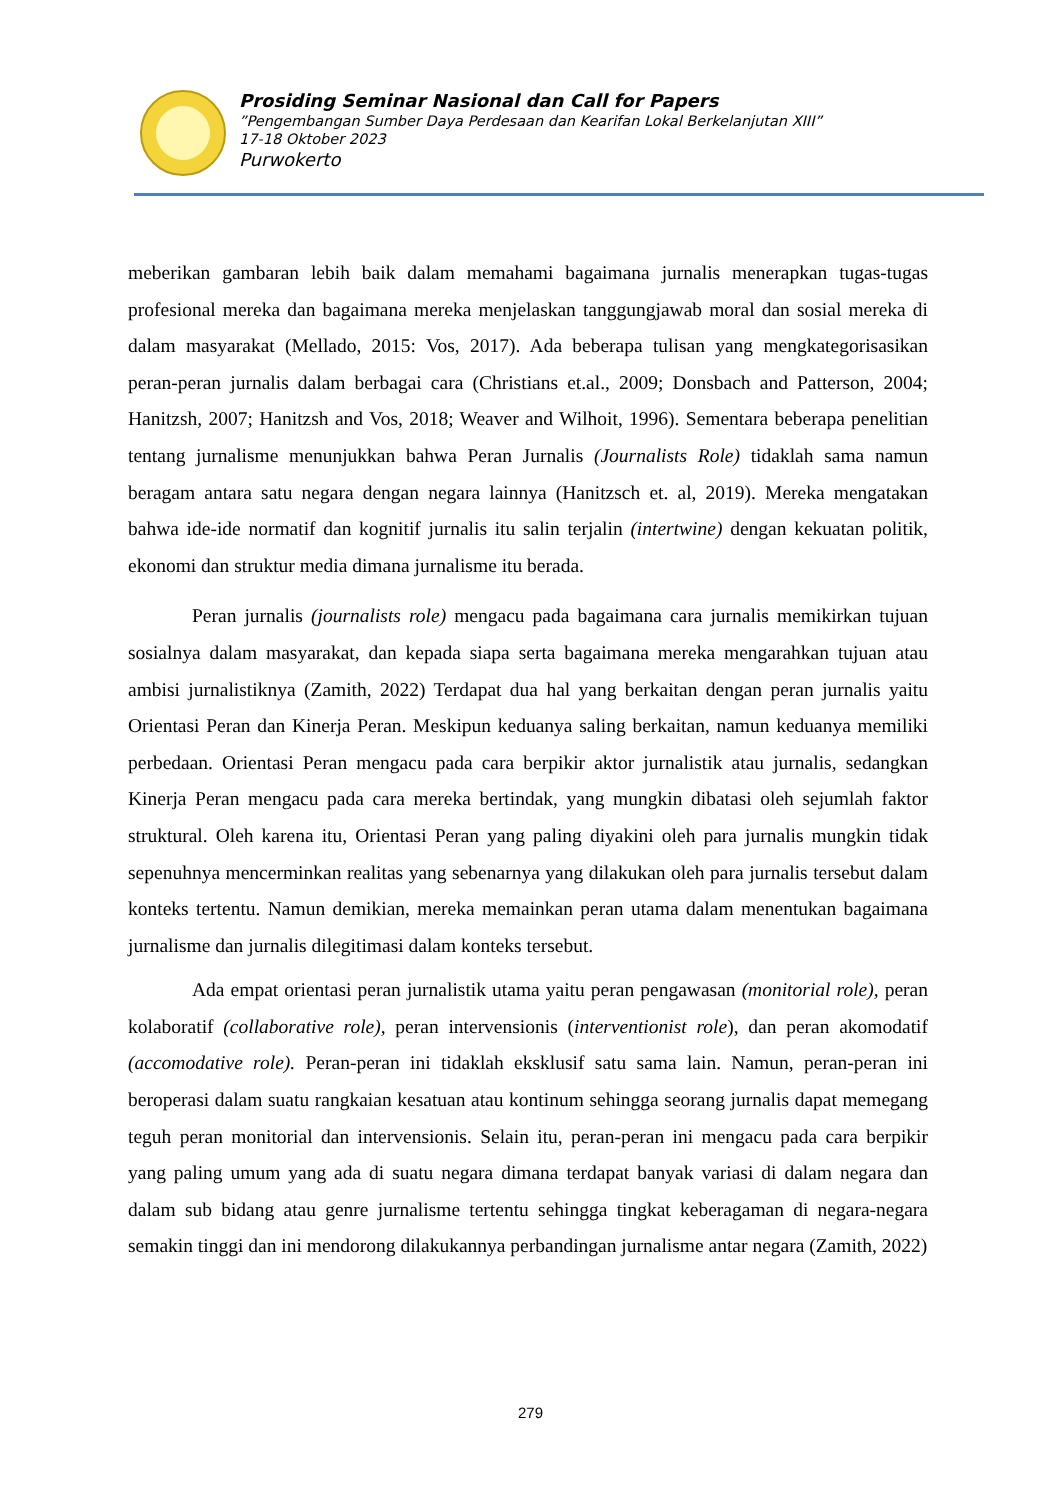Prosiding Seminar Nasional dan Call for Papers
”Pengembangan Sumber Daya Perdesaan dan Kearifan Lokal Berkelanjutan XIII”
17-18 Oktober 2023
Purwokerto
meberikan gambaran lebih baik dalam memahami bagaimana jurnalis menerapkan tugas-tugas profesional mereka dan bagaimana mereka menjelaskan tanggungjawab moral dan sosial mereka di dalam masyarakat (Mellado, 2015: Vos, 2017). Ada beberapa tulisan yang mengkategorisasikan peran-peran jurnalis dalam berbagai cara (Christians et.al., 2009; Donsbach and Patterson, 2004; Hanitzsh, 2007; Hanitzsh and Vos, 2018; Weaver and Wilhoit, 1996). Sementara beberapa penelitian tentang jurnalisme menunjukkan bahwa Peran Jurnalis (Journalists Role) tidaklah sama namun beragam antara satu negara dengan negara lainnya (Hanitzsch et. al, 2019). Mereka mengatakan bahwa ide-ide normatif dan kognitif jurnalis itu salin terjalin (intertwine) dengan kekuatan politik, ekonomi dan struktur media dimana jurnalisme itu berada.
Peran jurnalis (journalists role) mengacu pada bagaimana cara jurnalis memikirkan tujuan sosialnya dalam masyarakat, dan kepada siapa serta bagaimana mereka mengarahkan tujuan atau ambisi jurnalistiknya (Zamith, 2022) Terdapat dua hal yang berkaitan dengan peran jurnalis yaitu Orientasi Peran dan Kinerja Peran. Meskipun keduanya saling berkaitan, namun keduanya memiliki perbedaan. Orientasi Peran mengacu pada cara berpikir aktor jurnalistik atau jurnalis, sedangkan Kinerja Peran mengacu pada cara mereka bertindak, yang mungkin dibatasi oleh sejumlah faktor struktural. Oleh karena itu, Orientasi Peran yang paling diyakini oleh para jurnalis mungkin tidak sepenuhnya mencerminkan realitas yang sebenarnya yang dilakukan oleh para jurnalis tersebut dalam konteks tertentu. Namun demikian, mereka memainkan peran utama dalam menentukan bagaimana jurnalisme dan jurnalis dilegitimasi dalam konteks tersebut.
Ada empat orientasi peran jurnalistik utama yaitu peran pengawasan (monitorial role), peran kolaboratif (collaborative role), peran intervensionis (interventionist role), dan peran akomodatif (accomodative role). Peran-peran ini tidaklah eksklusif satu sama lain. Namun, peran-peran ini beroperasi dalam suatu rangkaian kesatuan atau kontinum sehingga seorang jurnalis dapat memegang teguh peran monitorial dan intervensionis. Selain itu, peran-peran ini mengacu pada cara berpikir yang paling umum yang ada di suatu negara dimana terdapat banyak variasi di dalam negara dan dalam sub bidang atau genre jurnalisme tertentu sehingga tingkat keberagaman di negara-negara semakin tinggi dan ini mendorong dilakukannya perbandingan jurnalisme antar negara (Zamith, 2022)
279